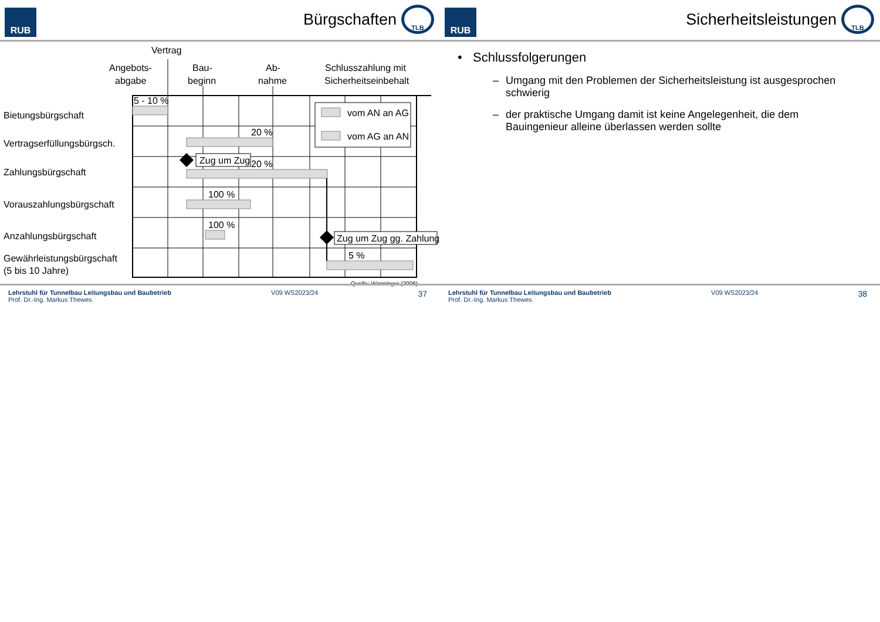RUB
Bürgschaften
TLB
Vertrag
Angebots-
abgabe
Bau-
beginn
Ab-
nahme
Schlusszahlung mit
Sicherheitseinbehalt
vom AN an AG
vom AG an AN
5 - 10 %
20 %
20 %
100 %
100 %
5 %
Bietungsbürgschaft
Vertragserfüllungsbürgsch.
Zahlungsbürgschaft
Vorauszahlungsbürgschaft
Anzahlungsbürgschaft
Gewährleistungsbürgschaft
(5 bis 10 Jahre)
Zug um Zug
Zug um Zug gg. Zahlung
Quelle: Wanninger (2006)
Lehrstuhl für Tunnelbau Leitungsbau und Baubetrieb
Prof. Dr.-Ing. Markus Thewes
V09 WS2023/24
37
RUB
Sicherheitsleistungen
TLB
• Schlussfolgerungen
– Umgang mit den Problemen der Sicherheitsleistung ist ausgesprochen schwierig
– der praktische Umgang damit ist keine Angelegenheit, die dem Bauingenieur alleine überlassen werden sollte
Lehrstuhl für Tunnelbau Leitungsbau und Baubetrieb
Prof. Dr.-Ing. Markus Thewes
V09 WS2023/24
38